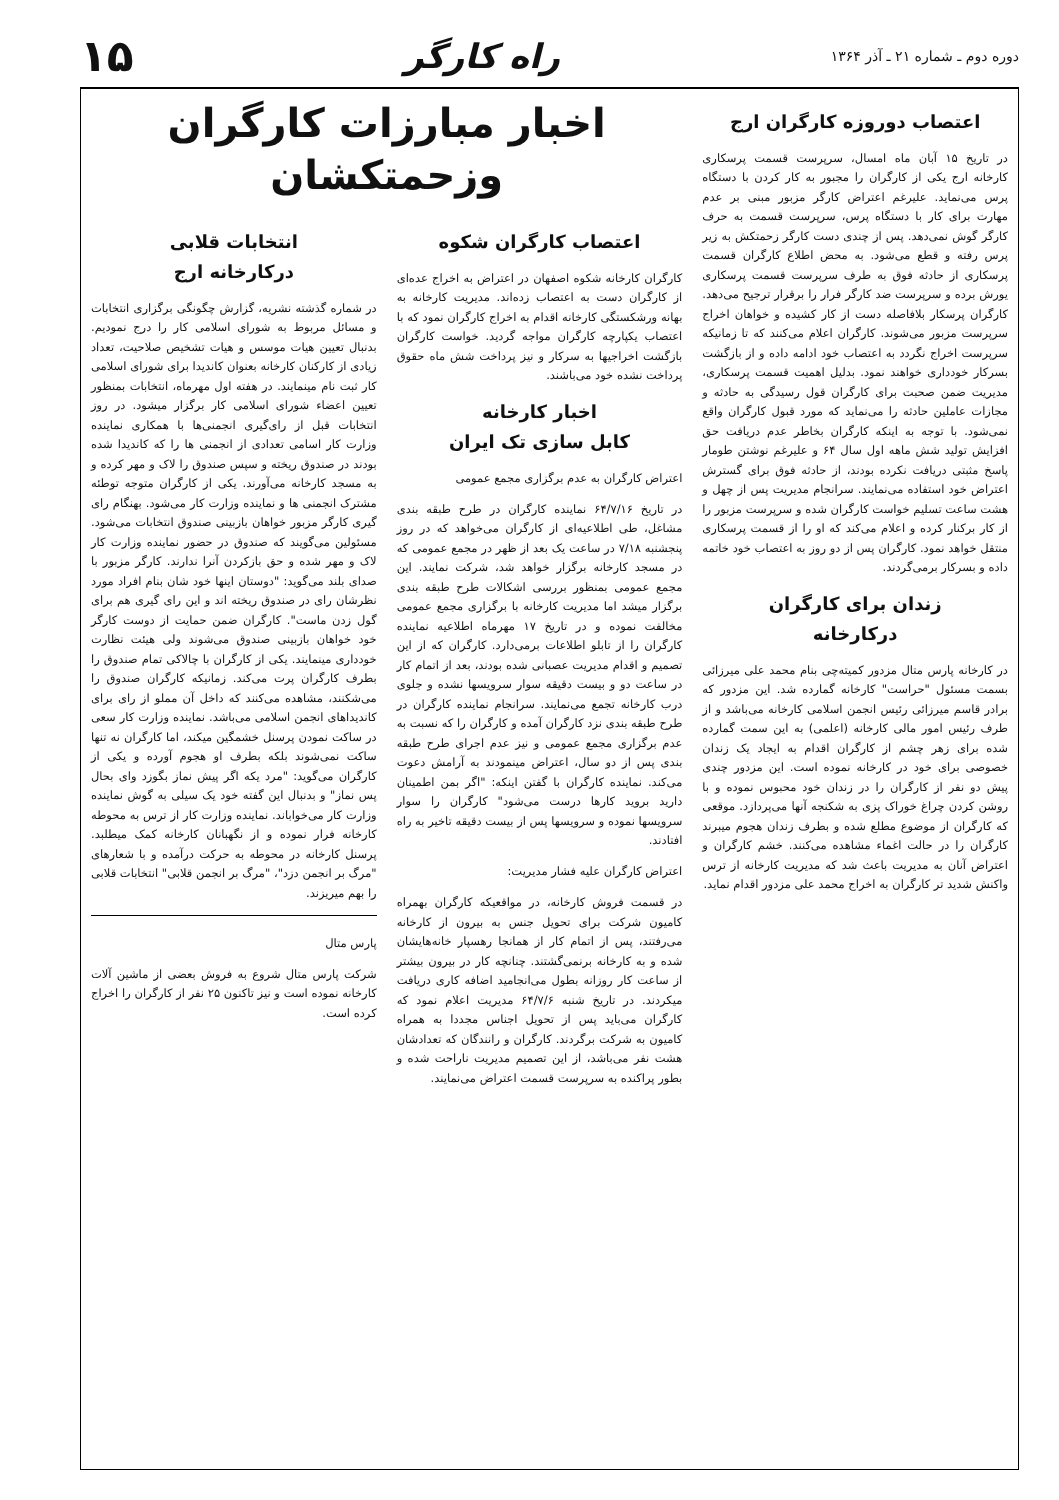دوره دوم ـ شماره ۲۱ ـ آذر ۱۳۶۴ راه کارگر ۱۵
اعتصاب دوروزه کارگران ارج
در تاریخ ۱۵ آبان ماه امسال، سرپرست قسمت پرسکاری کارخانه ارج یکی از کارگران را مجبور به کار کردن با دستگاه پرس می‌نماید. علیرغم اعتراض کارگر مزبور مبنی بر عدم مهارت برای کار با دستگاه پرس، سرپرست قسمت به حرف کارگر گوش نمی‌دهد. پس از چندی دست کارگر زحمتکش به زیر پرس رفته و قطع می‌شود. به محض اطلاع کارگران قسمت پرسکاری از حادثه فوق به طرف سرپرست قسمت پرسکاری یورش برده و سرپرست ضد کارگر فرار را برقرار ترجیح می‌دهد. کارگران پرسکار بلافاصله دست از کار کشیده و خواهان اخراج سرپرست مزبور می‌شوند. کارگران اعلام می‌کنند که تا زمانیکه سرپرست اخراج نگردد به اعتصاب خود ادامه داده و از بازگشت بسرکار خودداری خواهند نمود. بدلیل اهمیت قسمت پرسکاری، مدیریت ضمن صحبت برای کارگران قول رسیدگی به حادثه و مجازات عاملین حادثه را می‌نماید که مورد قبول کارگران واقع نمی‌شود. با توجه به اینکه کارگران بخاطر عدم دریافت حق افزایش تولید شش ماهه اول سال ۶۴ و علیرغم نوشتن طومار پاسخ مثبتی دریافت نکرده بودند، از حادثه فوق برای گسترش اعتراض خود استفاده می‌نمایند. سرانجام مدیریت پس از چهل و هشت ساعت تسلیم خواست کارگران شده و سرپرست مزبور را از کار برکنار کرده و اعلام می‌کند که او را از قسمت پرسکاری منتقل خواهد نمود. کارگران پس از دو روز به اعتصاب خود خاتمه داده و بسرکار برمی‌گردند.
زندان برای کارگران
درکارخانه
در کارخانه پارس متال مزدور کمیته‌چی بنام محمد علی میرزائی بسمت مسئول "حراست" کارخانه گمارده شد. این مزدور که برادر قاسم میرزائی رئیس انجمن اسلامی کارخانه می‌باشد و از طرف رئیس امور مالی کارخانه (اعلمی) به این سمت گمارده شده برای زهر چشم از کارگران اقدام به ایجاد یک زندان خصوصی برای خود در کارخانه نموده است. این مزدور چندی پیش دو نفر از کارگران را در زندان خود محبوس نموده و با روشن کردن چراغ خوراک پزی به شکنجه آنها می‌پردازد. موقعی که کارگران از موضوع مطلع شده و بطرف زندان هجوم میبرند کارگران را در حالت اغماء مشاهده می‌کنند. خشم کارگران و اعتراض آنان به مدیریت باعث شد که مدیریت کارخانه از ترس واکنش شدید تر کارگران به اخراج محمد علی مزدور اقدام نماید.
اخبار مبارزات کارگران
وزحمتکشان
اعتصاب کارگران شکوه
کارگران کارخانه شکوه اصفهان در اعتراض به اخراج عده‌ای از کارگران دست به اعتصاب زده‌اند. مدیریت کارخانه به بهانه ورشکستگی کارخانه اقدام به اخراج کارگران نمود که با اعتصاب یکپارچه کارگران مواجه گردید. خواست کارگران بازگشت اخراجیها به سرکار و نیز پرداخت شش ماه حقوق پرداخت نشده خود می‌باشند.
اخبار کارخانه
کابل سازی تک ایران
اعتراض کارگران به عدم برگزاری مجمع عمومی
در تاریخ ۶۴/۷/۱۶ نماینده کارگران در طرح طبقه بندی مشاغل، طی اطلاعیه‌ای از کارگران می‌خواهد که در روز پنجشنبه ۷/۱۸ در ساعت یک بعد از ظهر در مجمع عمومی که در مسجد کارخانه برگزار خواهد شد، شرکت نمایند. این مجمع عمومی بمنظور بررسی اشکالات طرح طبقه بندی برگزار میشد اما مدیریت کارخانه با برگزاری مجمع عمومی مخالفت نموده و در تاریخ ۱۷ مهرماه اطلاعیه نماینده کارگران را از تابلو اطلاعات برمی‌دارد. کارگران که از این تصمیم و اقدام مدیریت عصبانی شده بودند، بعد از اتمام کار در ساعت دو و بیست دقیقه سوار سرویسها نشده و جلوی درب کارخانه تجمع می‌نمایند. سرانجام نماینده کارگران در طرح طبقه بندی نزد کارگران آمده و کارگران را که نسبت به عدم برگزاری مجمع عمومی و نیز عدم اجرای طرح طبقه بندی پس از دو سال، اعتراض مینمودند به آرامش دعوت می‌کند. نماینده کارگران با گفتن اینکه: "اگر بمن اطمینان دارید بروید کارها درست می‌شود" کارگران را سوار سرویسها نموده و سرویسها پس از بیست دقیقه تاخیر به راه افتادند.
اعتراض کارگران علیه فشار مدیریت:
در قسمت فروش کارخانه، در مواقعیکه کارگران بهمراه کامیون شرکت برای تحویل جنس به بیرون از کارخانه می‌رفتند، پس از اتمام کار از همانجا رهسپار خانه‌هایشان شده و به کارخانه برنمی‌گشتند. چنانچه کار در بیرون بیشتر از ساعت کار روزانه بطول می‌انجامید اضافه کاری دریافت میکردند. در تاریخ شنبه ۶۴/۷/۶ مدیریت اعلام نمود که کارگران می‌باید پس از تحویل اجناس مجددا به همراه کامیون به شرکت برگردند. کارگران و رانندگان که تعدادشان هشت نفر می‌باشد، از این تصمیم مدیریت ناراحت شده و بطور پراکنده به سرپرست قسمت اعتراض می‌نمایند.
انتخابات قلابی
درکارخانه ارج
در شماره گذشته نشریه، گزارش چگونگی برگزاری انتخابات و مسائل مربوط به شورای اسلامی کار را درج نمودیم. بدنبال تعیین هیات موسس و هیات تشخیص صلاحیت، تعداد زیادی از کارکنان کارخانه بعنوان کاندیدا برای شورای اسلامی کار ثبت نام مینمایند. در هفته اول مهرماه، انتخابات بمنظور تعیین اعضاء شورای اسلامی کار برگزار میشود. در روز انتخابات قبل از رای‌گیری انجمنی‌ها با همکاری نماینده وزارت کار اسامی تعدادی از انجمنی ها را که کاندیدا شده بودند در صندوق ریخته و سپس صندوق را لاک و مهر کرده و به مسجد کارخانه می‌آورند. یکی از کارگران متوجه توطئه مشترک انجمنی ها و نماینده وزارت کار می‌شود. بهنگام رای گیری کارگر مزبور خواهان بازبینی صندوق انتخابات می‌شود. مسئولین می‌گویند که صندوق در حضور نماینده وزارت کار لاک و مهر شده و حق بازکردن آنرا ندارند. کارگر مزبور با صدای بلند می‌گوید: "دوستان اینها خود شان بنام افراد مورد نظرشان رای در صندوق ریخته اند و این رای گیری هم برای گول زدن ماست". کارگران ضمن حمایت از دوست کارگر خود خواهان بازبینی صندوق می‌شوند ولی هیئت نظارت خودداری مینمایند. یکی از کارگران با چالاکی تمام صندوق را بطرف کارگران پرت می‌کند. زمانیکه کارگران صندوق را می‌شکنند، مشاهده می‌کنند که داخل آن مملو از رای برای کاندیداهای انجمن اسلامی می‌باشد. نماینده وزارت کار سعی در ساکت نمودن پرسنل خشمگین میکند، اما کارگران نه تنها ساکت نمی‌شوند بلکه بطرف او هجوم آورده و یکی از کارگران می‌گوید: "مرد یکه اگر پیش نماز بگوزد وای بحال پس نماز" و بدنبال این گفته خود یک سیلی به گوش نماینده وزارت کار می‌خواباند. نماینده وزارت کار از ترس به محوطه کارخانه فرار نموده و از نگهبانان کارخانه کمک میطلبد. پرسنل کارخانه در محوطه به حرکت درآمده و با شعارهای "مرگ بر انجمن دزد"، "مرگ بر انجمن قلابی" انتخابات قلابی را بهم میریزند.
پارس متال
شرکت پارس متال شروع به فروش بعضی از ماشین آلات کارخانه نموده است و نیز تاکنون ۲۵ نفر از کارگران را اخراج کرده است.